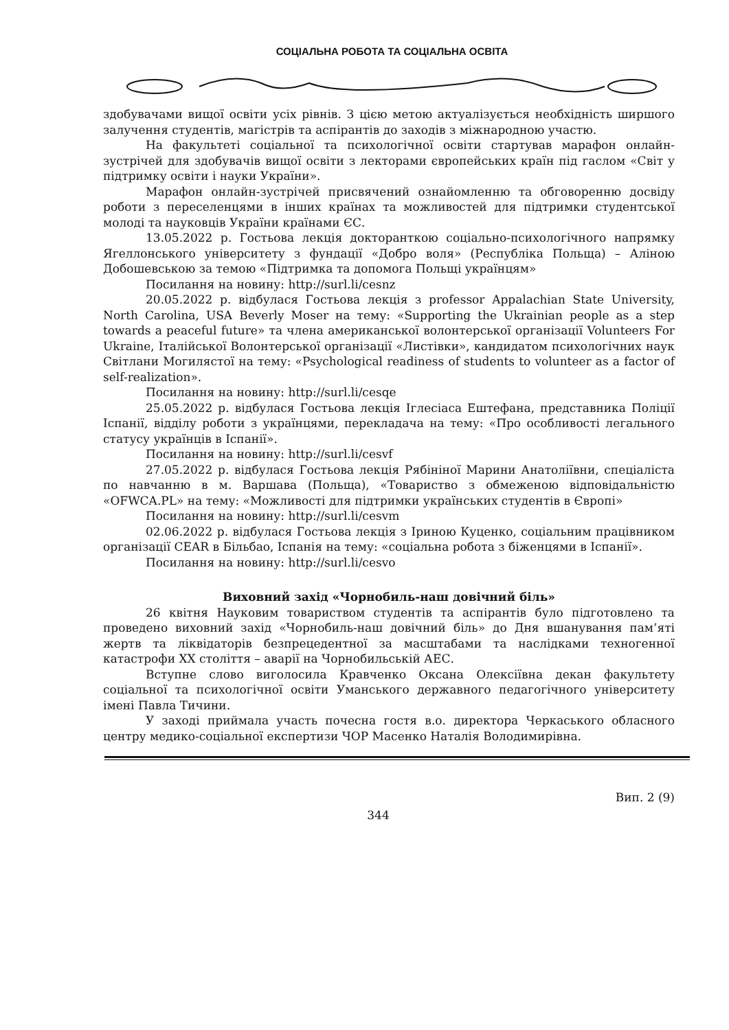СОЦІАЛЬНА РОБОТА ТА СОЦІАЛЬНА ОСВІТА
здобувачами вищої освіти усіх рівнів. З цією метою актуалізується необхідність ширшого залучення студентів, магістрів та аспірантів до заходів з міжнародною участю.
На факультеті соціальної та психологічної освіти стартував марафон онлайн-зустрічей для здобувачів вищої освіти з лекторами європейських країн під гаслом «Світ у підтримку освіти і науки України».
Марафон онлайн-зустрічей присвячений ознайомленню та обговоренню досвіду роботи з переселенцями в інших країнах та можливостей для підтримки студентської молоді та науковців України країнами ЄС.
13.05.2022 р. Гостьова лекція докторанткою соціально-психологічного напрямку Ягеллонського університету з фундації «Добро воля» (Республіка Польща) – Аліною Добошевською за темою «Підтримка та допомога Польщі українцям»
Посилання на новину: http://surl.li/cesnz
20.05.2022 р. відбулася Гостьова лекція з professor Appalachian State University, North Carolina, USA Beverly Moser на тему: «Supporting the Ukrainian people as a step towards a peaceful future» та члена американської волонтерської організації Volunteers For Ukraine, Італійської Волонтерської організації «Листівки», кандидатом психологічних наук Світлани Могилястої на тему: «Psychological readiness of students to volunteer as a factor of self-realization».
Посилання на новину: http://surl.li/cesqe
25.05.2022 р. відбулася Гостьова лекція Іглесіаса Ештефана, представника Поліції Іспанії, відділу роботи з українцями, перекладача на тему: «Про особливості легального статусу українців в Іспанії».
Посилання на новину: http://surl.li/cesvf
27.05.2022 р. відбулася Гостьова лекція Рябініної Марини Анатоліївни, спеціаліста по навчанню в м. Варшава (Польща), «Товариство з обмеженою відповідальністю «OFWCA.PL» на тему: «Можливості для підтримки українських студентів в Європі»
Посилання на новину: http://surl.li/cesvm
02.06.2022 р. відбулася Гостьова лекція з Іриною Куценко, соціальним працівником організації CEAR в Більбао, Іспанія на тему: «соціальна робота з біженцями в Іспанії».
Посилання на новину: http://surl.li/cesvo
Виховний захід «Чорнобиль-наш довічний біль»
26 квітня Науковим товариством студентів та аспірантів було підготовлено та проведено виховний захід «Чорнобиль-наш довічний біль» до Дня вшанування пам’яті жертв та ліквідаторів безпрецедентної за масштабами та наслідками техногенної катастрофи ХХ століття – аварії на Чорнобильській АЕС.
Вступне слово виголосила Кравченко Оксана Олексіївна декан факультету соціальної та психологічної освіти Уманського державного педагогічного університету імені Павла Тичини.
У заході приймала участь почесна гостя в.о. директора Черкаського обласного центру медико-соціальної експертизи ЧОР Масенко Наталія Володимирівна.
Вип. 2 (9)
344